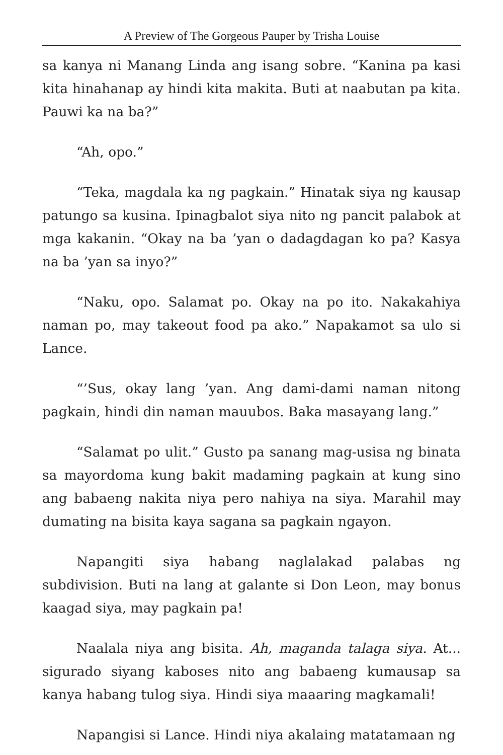A Preview of The Gorgeous Pauper by Trisha Louise
sa kanya ni Manang Linda ang isang sobre. “Kanina pa kasi kita hinahanap ay hindi kita makita. Buti at naabutan pa kita. Pauwi ka na ba?”
“Ah, opo.”
“Teka, magdala ka ng pagkain.” Hinatak siya ng kausap patungo sa kusina. Ipinagbalot siya nito ng pancit palabok at mga kakanin. “Okay na ba ’yan o dadagdagan ko pa? Kasya na ba ’yan sa inyo?”
“Naku, opo. Salamat po. Okay na po ito. Nakakahiya naman po, may takeout food pa ako.” Napakamot sa ulo si Lance.
“’Sus, okay lang ’yan. Ang dami-dami naman nitong pagkain, hindi din naman mauubos. Baka masayang lang.”
“Salamat po ulit.” Gusto pa sanang mag-usisa ng binata sa mayordoma kung bakit madaming pagkain at kung sino ang babaeng nakita niya pero nahiya na siya. Marahil may dumating na bisita kaya sagana sa pagkain ngayon.
Napangiti siya habang naglalakad palabas ng subdivision. Buti na lang at galante si Don Leon, may bonus kaagad siya, may pagkain pa!
Naalala niya ang bisita. Ah, maganda talaga siya. At... sigurado siyang kaboses nito ang babaeng kumausap sa kanya habang tulog siya. Hindi siya maaaring magkamali!
Napangisi si Lance. Hindi niya akalaing matatamaan ng